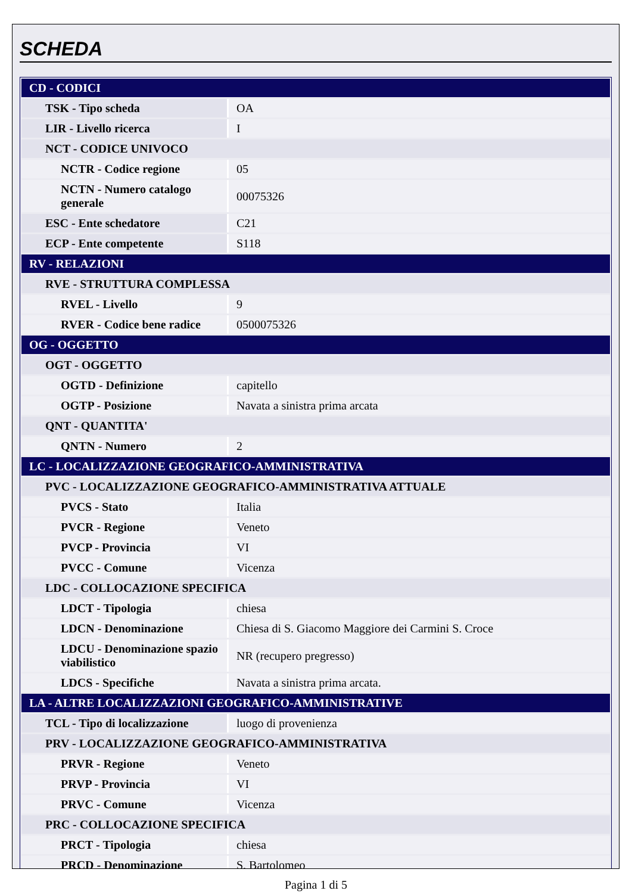SCHEDA
| CD - CODICI | |
| TSK - Tipo scheda | OA |
| LIR - Livello ricerca | I |
| NCT - CODICE UNIVOCO | |
| NCTR - Codice regione | 05 |
| NCTN - Numero catalogo generale | 00075326 |
| ESC - Ente schedatore | C21 |
| ECP - Ente competente | S118 |
| RV - RELAZIONI | |
| RVE - STRUTTURA COMPLESSA | |
| RVEL - Livello | 9 |
| RVER - Codice bene radice | 0500075326 |
| OG - OGGETTO | |
| OGT - OGGETTO | |
| OGTD - Definizione | capitello |
| OGTP - Posizione | Navata a sinistra prima arcata |
| QNT - QUANTITA' | |
| QNTN - Numero | 2 |
| LC - LOCALIZZAZIONE GEOGRAFICO-AMMINISTRATIVA | |
| PVC - LOCALIZZAZIONE GEOGRAFICO-AMMINISTRATIVA ATTUALE | |
| PVCS - Stato | Italia |
| PVCR - Regione | Veneto |
| PVCP - Provincia | VI |
| PVCC - Comune | Vicenza |
| LDC - COLLOCAZIONE SPECIFICA | |
| LDCT - Tipologia | chiesa |
| LDCN - Denominazione | Chiesa di S. Giacomo Maggiore dei Carmini S. Croce |
| LDCU - Denominazione spazio viabilistico | NR (recupero pregresso) |
| LDCS - Specifiche | Navata a sinistra prima arcata. |
| LA - ALTRE LOCALIZZAZIONI GEOGRAFICO-AMMINISTRATIVE | |
| TCL - Tipo di localizzazione | luogo di provenienza |
| PRV - LOCALIZZAZIONE GEOGRAFICO-AMMINISTRATIVA | |
| PRVR - Regione | Veneto |
| PRVP - Provincia | VI |
| PRVC - Comune | Vicenza |
| PRC - COLLOCAZIONE SPECIFICA | |
| PRCT - Tipologia | chiesa |
| PRCD - Denominazione | S. Bartolomeo |
Pagina 1 di 5